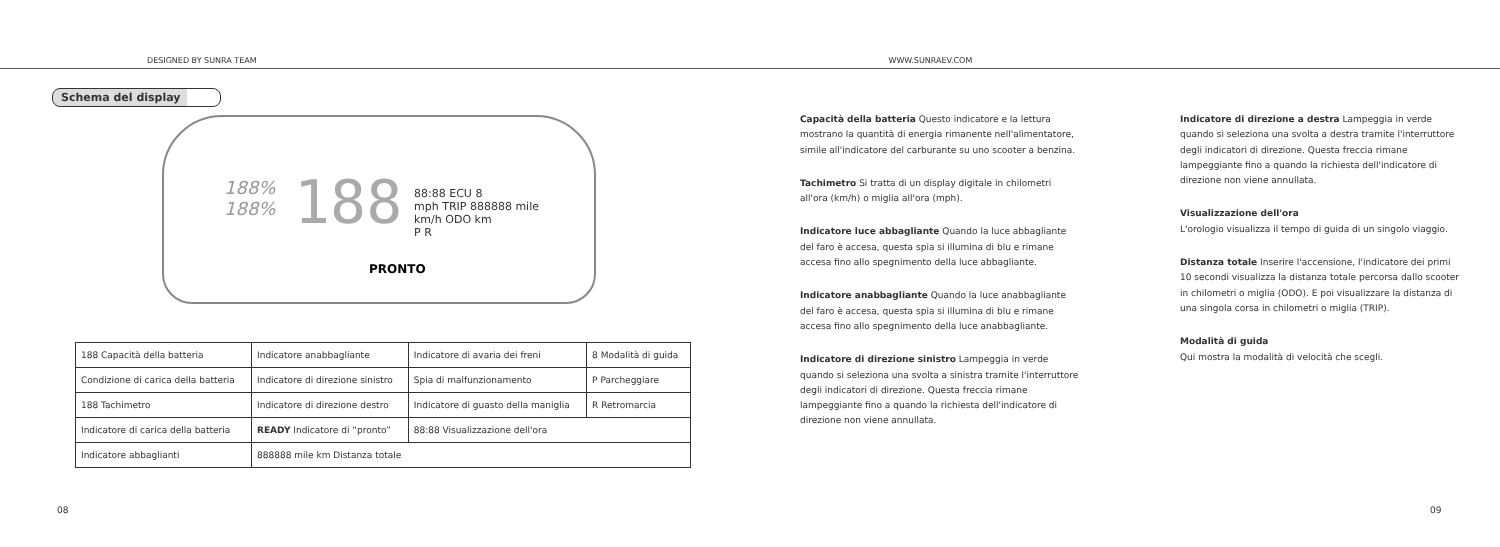DESIGNED BY SUNRA TEAM
WWW.SUNRAEV.COM
Schema del display
188%
188%
188
88:88 ECU 8
mph TRIP 888888 mile
km/h ODO km
P R
PRONTO
| 188 Capacità della batteria | Indicatore anabbagliante | Indicatore di avaria dei freni | 8 Modalità di guida |
| Condizione di carica della batteria | Indicatore di direzione sinistro | Spia di malfunzionamento | P Parcheggiare |
| 188 Tachimetro | Indicatore di direzione destro | Indicatore di guasto della maniglia | R Retromarcia |
| Indicatore di carica della batteria | READY Indicatore di “pronto” | 88:88 Visualizzazione dell'ora | |
| Indicatore abbaglianti | 888888 mile km Distanza totale | | |
Capacità della batteria Questo indicatore e la lettura mostrano la quantità di energia rimanente nell'alimentatore, simile all'indicatore del carburante su uno scooter a benzina.
Tachimetro Si tratta di un display digitale in chilometri all'ora (km/h) o miglia all'ora (mph).
Indicatore luce abbagliante Quando la luce abbagliante del faro è accesa, questa spia si illumina di blu e rimane accesa fino allo spegnimento della luce abbagliante.
Indicatore anabbagliante Quando la luce anabbagliante del faro è accesa, questa spia si illumina di blu e rimane accesa fino allo spegnimento della luce anabbagliante.
Indicatore di direzione sinistro Lampeggia in verde quando si seleziona una svolta a sinistra tramite l'interruttore degli indicatori di direzione. Questa freccia rimane lampeggiante fino a quando la richiesta dell'indicatore di direzione non viene annullata.
Indicatore di direzione a destra Lampeggia in verde quando si seleziona una svolta a destra tramite l'interruttore degli indicatori di direzione. Questa freccia rimane lampeggiante fino a quando la richiesta dell'indicatore di direzione non viene annullata.
Visualizzazione dell'ora
L'orologio visualizza il tempo di guida di un singolo viaggio.
Distanza totale Inserire l'accensione, l'indicatore dei primi 10 secondi visualizza la distanza totale percorsa dallo scooter in chilometri o miglia (ODO). E poi visualizzare la distanza di una singola corsa in chilometri o miglia (TRIP).
Modalità di guida
Qui mostra la modalità di velocità che scegli.
08 09